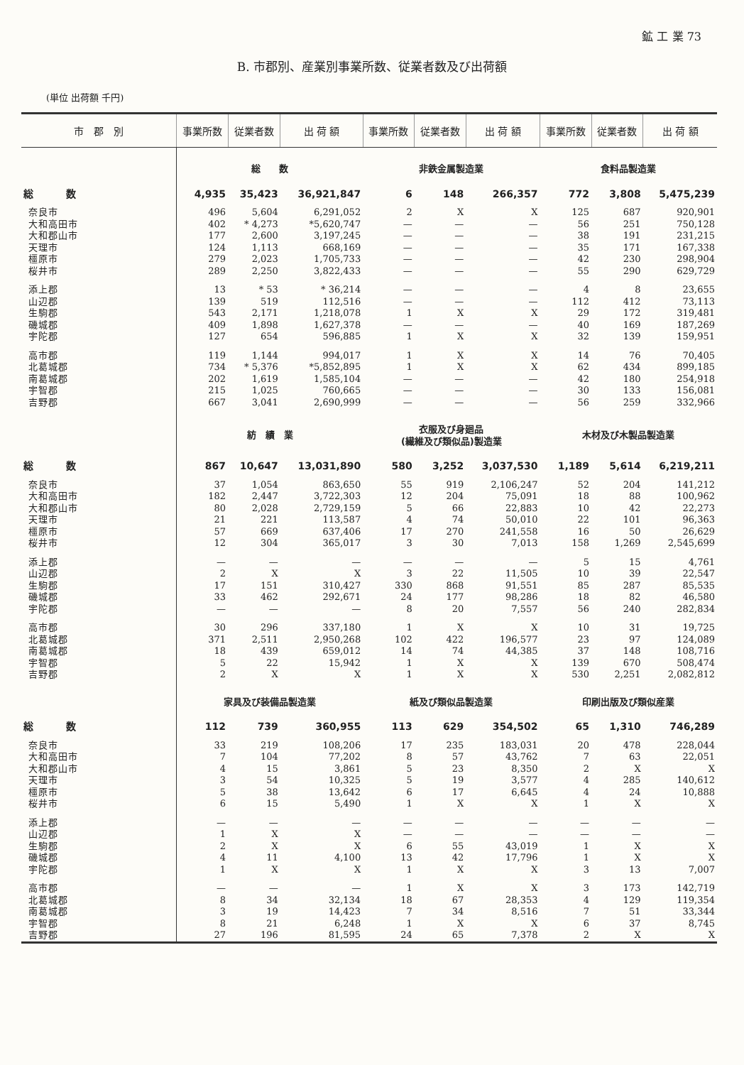鉱 工 業 73
B. 市郡別、産業別事業所数、従業者数及び出荷額
(単位 出荷額 千円)
| 市 郡 別 | 事業所数 | 従業者数 | 出 荷 額 | 事業所数 | 従業者数 | 出 荷 額 | 事業所数 | 従業者数 | 出 荷 額 |
| --- | --- | --- | --- | --- | --- | --- | --- | --- | --- |
| | 総 数 | | | 非鉄金属製造業 | | | 食料品製造業 | | |
| 総 数 | 4,935 | 35,423 | 36,921,847 | 6 | 148 | 266,357 | 772 | 3,808 | 5,475,239 |
| 奈良市 | 496 | 5,604 | 6,291,052 | 2 | X | X | 125 | 687 | 920,901 |
| 大和高田市 | 402 | * 4,273 | *5,620,747 | — | — | — | 56 | 251 | 750,128 |
| 大和郡山市 | 177 | 2,600 | 3,197,245 | — | — | — | 38 | 191 | 231,215 |
| 天理市 | 124 | 1,113 | 668,169 | — | — | — | 35 | 171 | 167,338 |
| 橿原市 | 279 | 2,023 | 1,705,733 | — | — | — | 42 | 230 | 298,904 |
| 桜井市 | 289 | 2,250 | 3,822,433 | — | — | — | 55 | 290 | 629,729 |
| 添上郡 | 13 | * 53 | * 36,214 | — | — | — | 4 | 8 | 23,655 |
| 山辺郡 | 139 | 519 | 112,516 | — | — | — | 112 | 412 | 73,113 |
| 生駒郡 | 543 | 2,171 | 1,218,078 | 1 | X | X | 29 | 172 | 319,481 |
| 磯城郡 | 409 | 1,898 | 1,627,378 | — | — | — | 40 | 169 | 187,269 |
| 宇陀郡 | 127 | 654 | 596,885 | 1 | X | X | 32 | 139 | 159,951 |
| 高市郡 | 119 | 1,144 | 994,017 | 1 | X | X | 14 | 76 | 70,405 |
| 北葛城郡 | 734 | * 5,376 | *5,852,895 | 1 | X | X | 62 | 434 | 899,185 |
| 南葛城郡 | 202 | 1,619 | 1,585,104 | — | — | — | 42 | 180 | 254,918 |
| 宇智郡 | 215 | 1,025 | 760,665 | — | — | — | 30 | 133 | 156,081 |
| 吉野郡 | 667 | 3,041 | 2,690,999 | — | — | — | 56 | 259 | 332,966 |
| | 紡 績 業 | | | 衣服及び身廻品 (繊維及び類似品)製造業 | | | 木材及び木製品製造業 | | |
| 総 数 | 867 | 10,647 | 13,031,890 | 580 | 3,252 | 3,037,530 | 1,189 | 5,614 | 6,219,211 |
| 奈良市 | 37 | 1,054 | 863,650 | 55 | 919 | 2,106,247 | 52 | 204 | 141,212 |
| 大和高田市 | 182 | 2,447 | 3,722,303 | 12 | 204 | 75,091 | 18 | 88 | 100,962 |
| 大和郡山市 | 80 | 2,028 | 2,729,159 | 5 | 66 | 22,883 | 10 | 42 | 22,273 |
| 天理市 | 21 | 221 | 113,587 | 4 | 74 | 50,010 | 22 | 101 | 96,363 |
| 橿原市 | 57 | 669 | 637,406 | 17 | 270 | 241,558 | 16 | 50 | 26,629 |
| 桜井市 | 12 | 304 | 365,017 | 3 | 30 | 7,013 | 158 | 1,269 | 2,545,699 |
| 添上郡 | — | — | — | — | — | — | 5 | 15 | 4,761 |
| 山辺郡 | 2 | X | X | 3 | 22 | 11,505 | 10 | 39 | 22,547 |
| 生駒郡 | 17 | 151 | 310,427 | 330 | 868 | 91,551 | 85 | 287 | 85,535 |
| 磯城郡 | 33 | 462 | 292,671 | 24 | 177 | 98,286 | 18 | 82 | 46,580 |
| 宇陀郡 | — | — | — | 8 | 20 | 7,557 | 56 | 240 | 282,834 |
| 高市郡 | 30 | 296 | 337,180 | 1 | X | X | 10 | 31 | 19,725 |
| 北葛城郡 | 371 | 2,511 | 2,950,268 | 102 | 422 | 196,577 | 23 | 97 | 124,089 |
| 南葛城郡 | 18 | 439 | 659,012 | 14 | 74 | 44,385 | 37 | 148 | 108,716 |
| 宇智郡 | 5 | 22 | 15,942 | 1 | X | X | 139 | 670 | 508,474 |
| 吉野郡 | 2 | X | X | 1 | X | X | 530 | 2,251 | 2,082,812 |
| | 家具及び装備品製造業 | | | 紙及び類似品製造業 | | | 印刷出版及び類似産業 | | |
| 総 数 | 112 | 739 | 360,955 | 113 | 629 | 354,502 | 65 | 1,310 | 746,289 |
| 奈良市 | 33 | 219 | 108,206 | 17 | 235 | 183,031 | 20 | 478 | 228,044 |
| 大和高田市 | 7 | 104 | 77,202 | 8 | 57 | 43,762 | 7 | 63 | 22,051 |
| 大和郡山市 | 4 | 15 | 3,861 | 5 | 23 | 8,350 | 2 | X | X |
| 天理市 | 3 | 54 | 10,325 | 5 | 19 | 3,577 | 4 | 285 | 140,612 |
| 橿原市 | 5 | 38 | 13,642 | 6 | 17 | 6,645 | 4 | 24 | 10,888 |
| 桜井市 | 6 | 15 | 5,490 | 1 | X | X | 1 | X | X |
| 添上郡 | — | — | — | — | — | — | — | — | — |
| 山辺郡 | 1 | X | X | — | — | — | — | — | — |
| 生駒郡 | 2 | X | X | 6 | 55 | 43,019 | 1 | X | X |
| 磯城郡 | 4 | 11 | 4,100 | 13 | 42 | 17,796 | 1 | X | X |
| 宇陀郡 | 1 | X | X | 1 | X | X | 3 | 13 | 7,007 |
| 高市郡 | — | — | — | 1 | X | X | 3 | 173 | 142,719 |
| 北葛城郡 | 8 | 34 | 32,134 | 18 | 67 | 28,353 | 4 | 129 | 119,354 |
| 南葛城郡 | 3 | 19 | 14,423 | 7 | 34 | 8,516 | 7 | 51 | 33,344 |
| 宇智郡 | 8 | 21 | 6,248 | 1 | X | X | 6 | 37 | 8,745 |
| 吉野郡 | 27 | 196 | 81,595 | 24 | 65 | 7,378 | 2 | X | X |